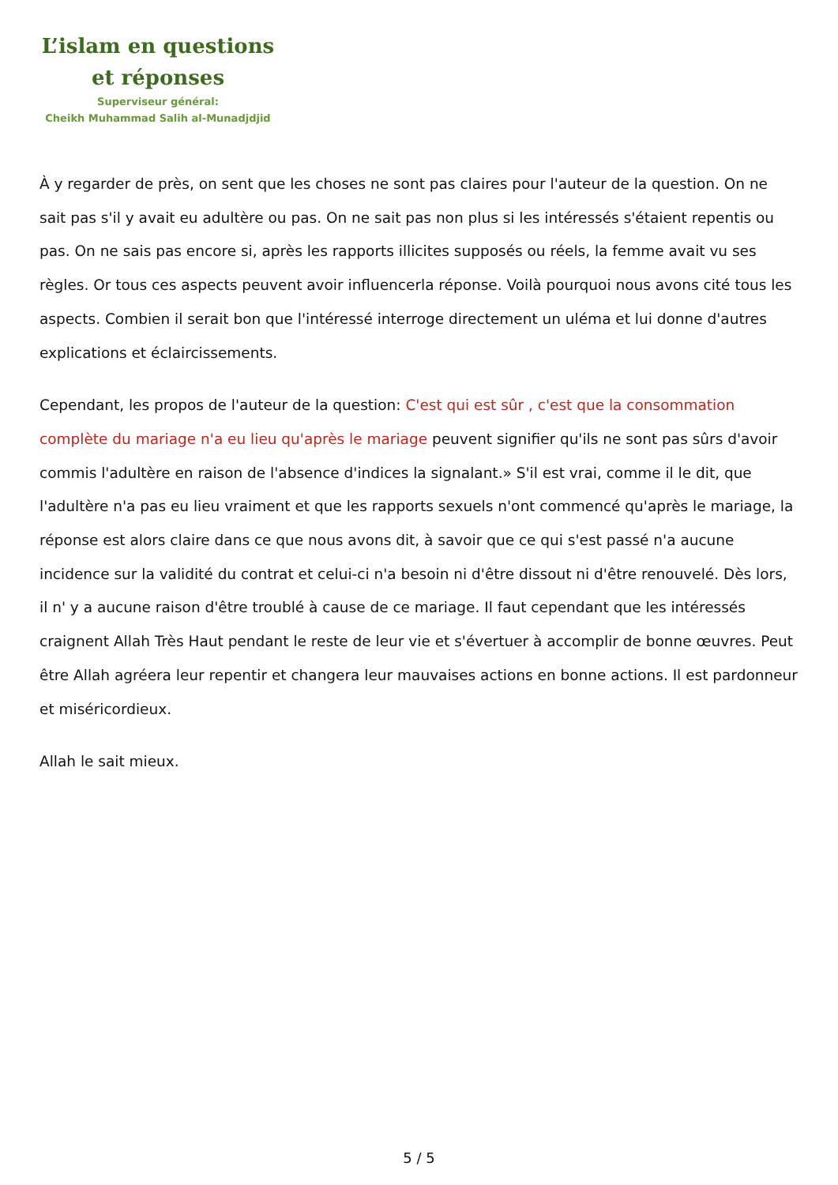L’islam en questions
et réponses
Superviseur général:
Cheikh Muhammad Salih al-Munadjdjid
À y regarder de près, on sent que les choses ne sont pas claires pour l'auteur de la question. On ne sait pas s'il y avait eu adultère ou pas. On ne sait pas non plus si les intéressés s'étaient repentis ou pas. On ne sais pas encore si, après les rapports illicites supposés ou réels, la femme avait vu ses règles. Or tous ces aspects peuvent avoir influencerla réponse. Voilà pourquoi nous avons cité tous les aspects. Combien il serait bon que l'intéressé interroge directement un uléma et lui donne d'autres explications et éclaircissements.
Cependant, les propos de l'auteur de la question: C'est qui est sûr , c'est que la consommation complète du mariage n'a eu lieu qu'après le mariage peuvent signifier qu'ils ne sont pas sûrs d'avoir commis l'adultère en raison de l'absence d'indices la signalant.» S'il est vrai, comme il le dit, que l'adultère n'a pas eu lieu vraiment et que les rapports sexuels n'ont commencé qu'après le mariage, la réponse est alors claire dans ce que nous avons dit, à savoir que ce qui s'est passé n'a aucune incidence sur la validité du contrat et celui-ci n'a besoin ni d'être dissout ni d'être renouvelé. Dès lors, il n' y a aucune raison d'être troublé à cause de ce mariage. Il faut cependant que les intéressés craignent Allah Très Haut pendant le reste de leur vie et s'évertuer à accomplir de bonne œuvres. Peut être Allah agréera leur repentir et changera leur mauvaises actions en bonne actions. Il est pardonneur et miséricordieux.
Allah le sait mieux.
5 / 5